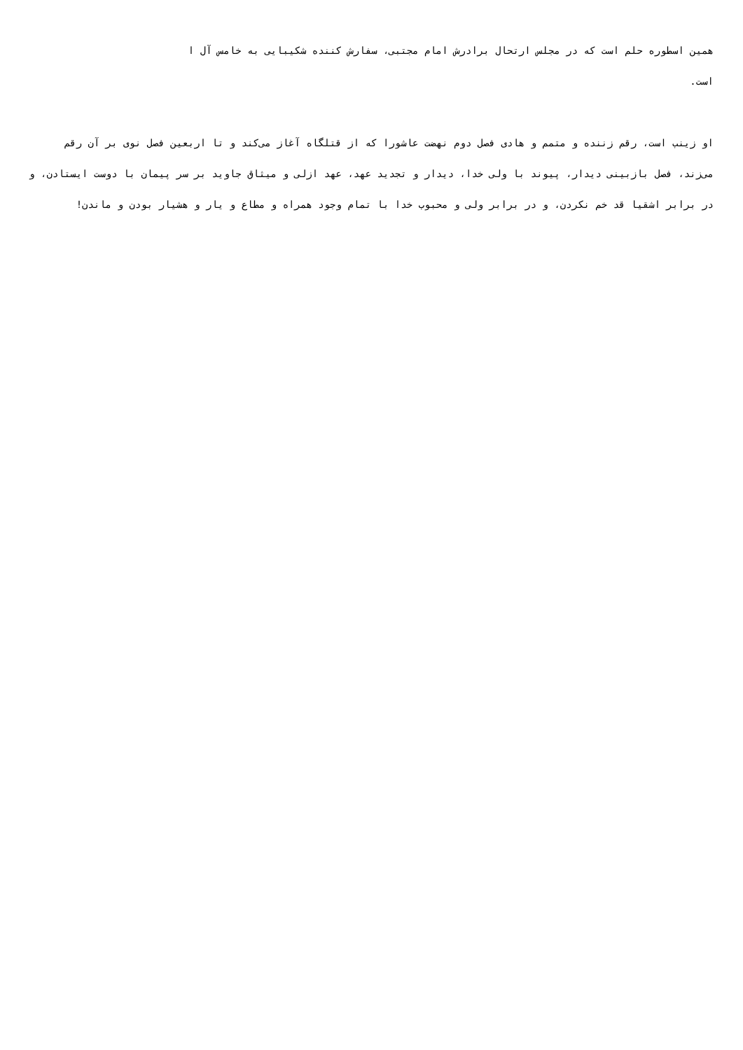همین اسطوره حلم است که در مجلس ارتحال برادرش امام مجتبی، سفارش کننده شکیبایی به خامس آل ا
است.
او زینب است، رقم زننده و متمم و هادی فصل دوم نهضت عاشورا که از قتلگاه آغاز می‌کند و تا اربعین فصل نوی بر آن رقم می‌زند، فصل بازبینی دیدار، پیوند با ولی خدا، دیدار و تجدید عهد، عهد ازلی و میثاق جاوید بر سر پیمان با دوست ایستادن، و در برابر اشقیا قد خم نکردن، و در برابر ولی و محبوب خدا با تمام وجود همراه و مطاع و یار و هشیار بودن و ماندن!